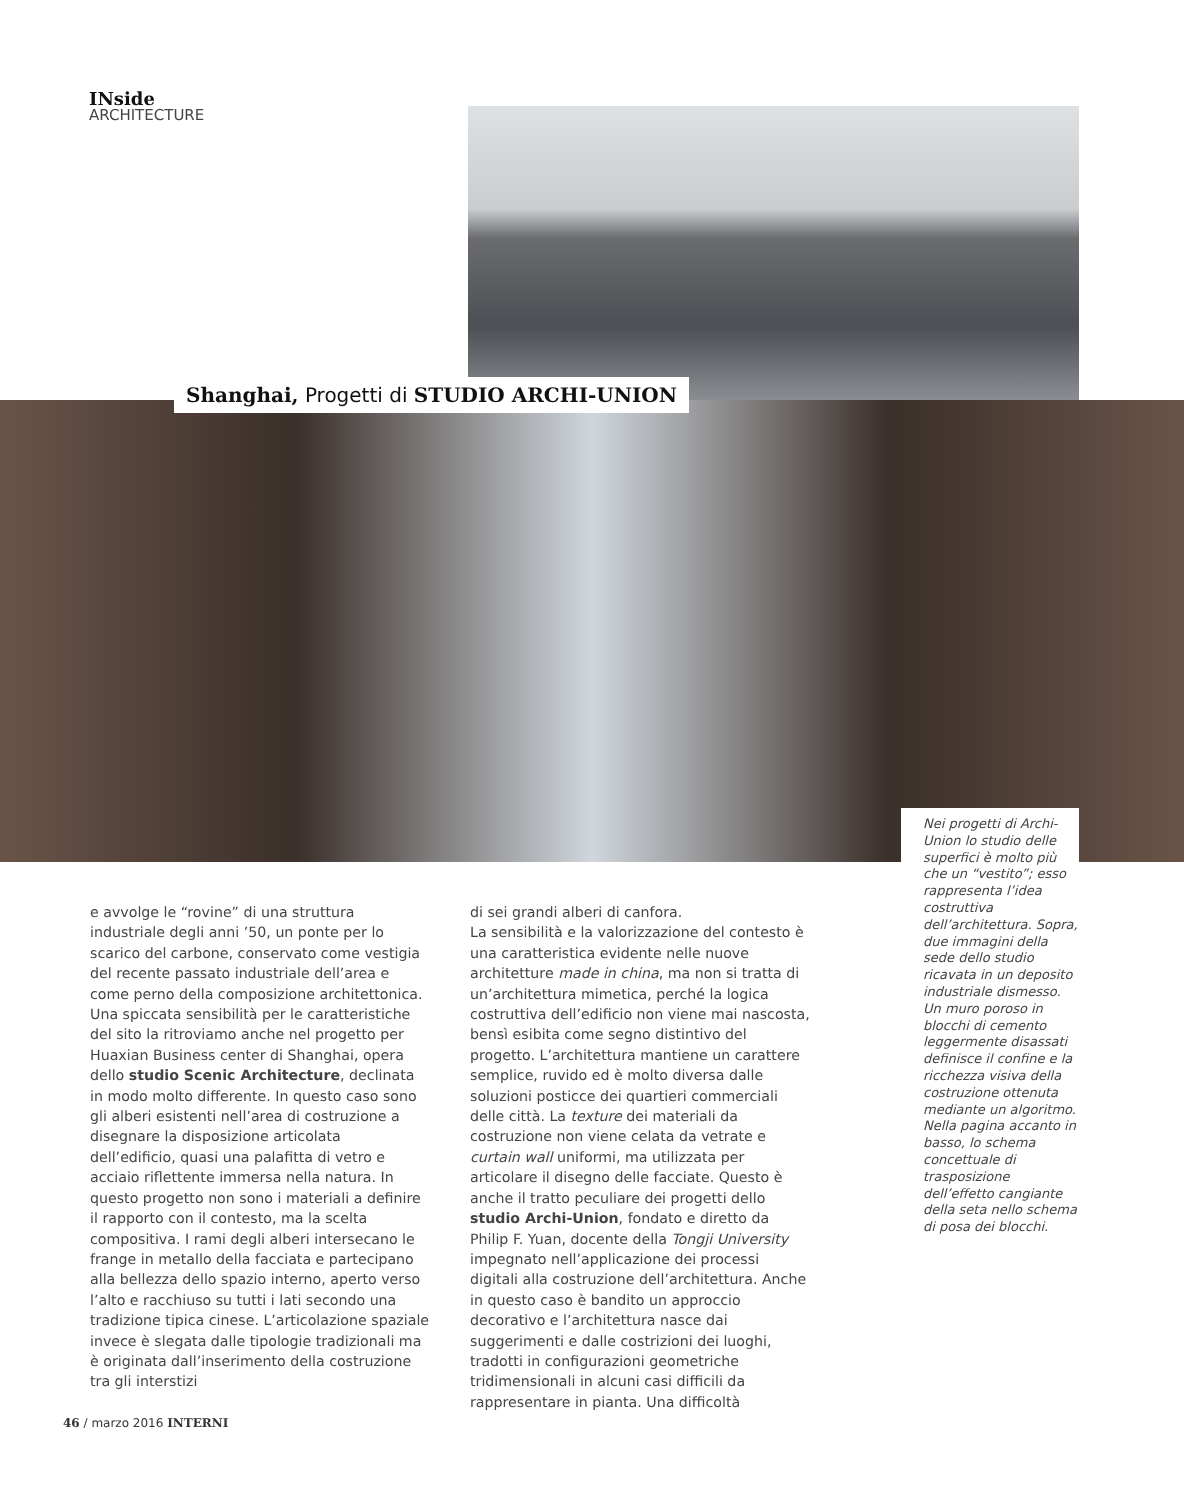INside
ARCHITECTURE
Shanghai, Progetti di STUDIO ARCHI-UNION
Nei progetti di Archi-Union lo studio delle superfici è molto più che un “vestito”; esso rappresenta l’idea costruttiva dell’architettura. Sopra, due immagini della sede dello studio ricavata in un deposito industriale dismesso. Un muro poroso in blocchi di cemento leggermente disassati definisce il confine e la ricchezza visiva della costruzione ottenuta mediante un algoritmo. Nella pagina accanto in basso, lo schema concettuale di trasposizione dell’effetto cangiante della seta nello schema di posa dei blocchi.
e avvolge le “rovine” di una struttura industriale degli anni ’50, un ponte per lo scarico del carbone, conservato come vestigia del recente passato industriale dell’area e come perno della composizione architettonica.
Una spiccata sensibilità per le caratteristiche del sito la ritroviamo anche nel progetto per Huaxian Business center di Shanghai, opera dello studio Scenic Architecture, declinata in modo molto differente. In questo caso sono gli alberi esistenti nell’area di costruzione a disegnare la disposizione articolata dell’edificio, quasi una palafitta di vetro e acciaio riflettente immersa nella natura. In questo progetto non sono i materiali a definire il rapporto con il contesto, ma la scelta compositiva. I rami degli alberi intersecano le frange in metallo della facciata e partecipano alla bellezza dello spazio interno, aperto verso l’alto e racchiuso su tutti i lati secondo una tradizione tipica cinese. L’articolazione spaziale invece è slegata dalle tipologie tradizionali ma è originata dall’inserimento della costruzione tra gli interstizi
di sei grandi alberi di canfora.
La sensibilità e la valorizzazione del contesto è una caratteristica evidente nelle nuove architetture made in china, ma non si tratta di un’architettura mimetica, perché la logica costruttiva dell’edificio non viene mai nascosta, bensì esibita come segno distintivo del progetto. L’architettura mantiene un carattere semplice, ruvido ed è molto diversa dalle soluzioni posticce dei quartieri commerciali delle città. La texture dei materiali da costruzione non viene celata da vetrate e curtain wall uniformi, ma utilizzata per articolare il disegno delle facciate. Questo è anche il tratto peculiare dei progetti dello studio Archi-Union, fondato e diretto da Philip F. Yuan, docente della Tongji University impegnato nell’applicazione dei processi digitali alla costruzione dell’architettura. Anche in questo caso è bandito un approccio decorativo e l’architettura nasce dai suggerimenti e dalle costrizioni dei luoghi, tradotti in configurazioni geometriche tridimensionali in alcuni casi difficili da rappresentare in pianta. Una difficoltà
46 / marzo 2016 INTERNI